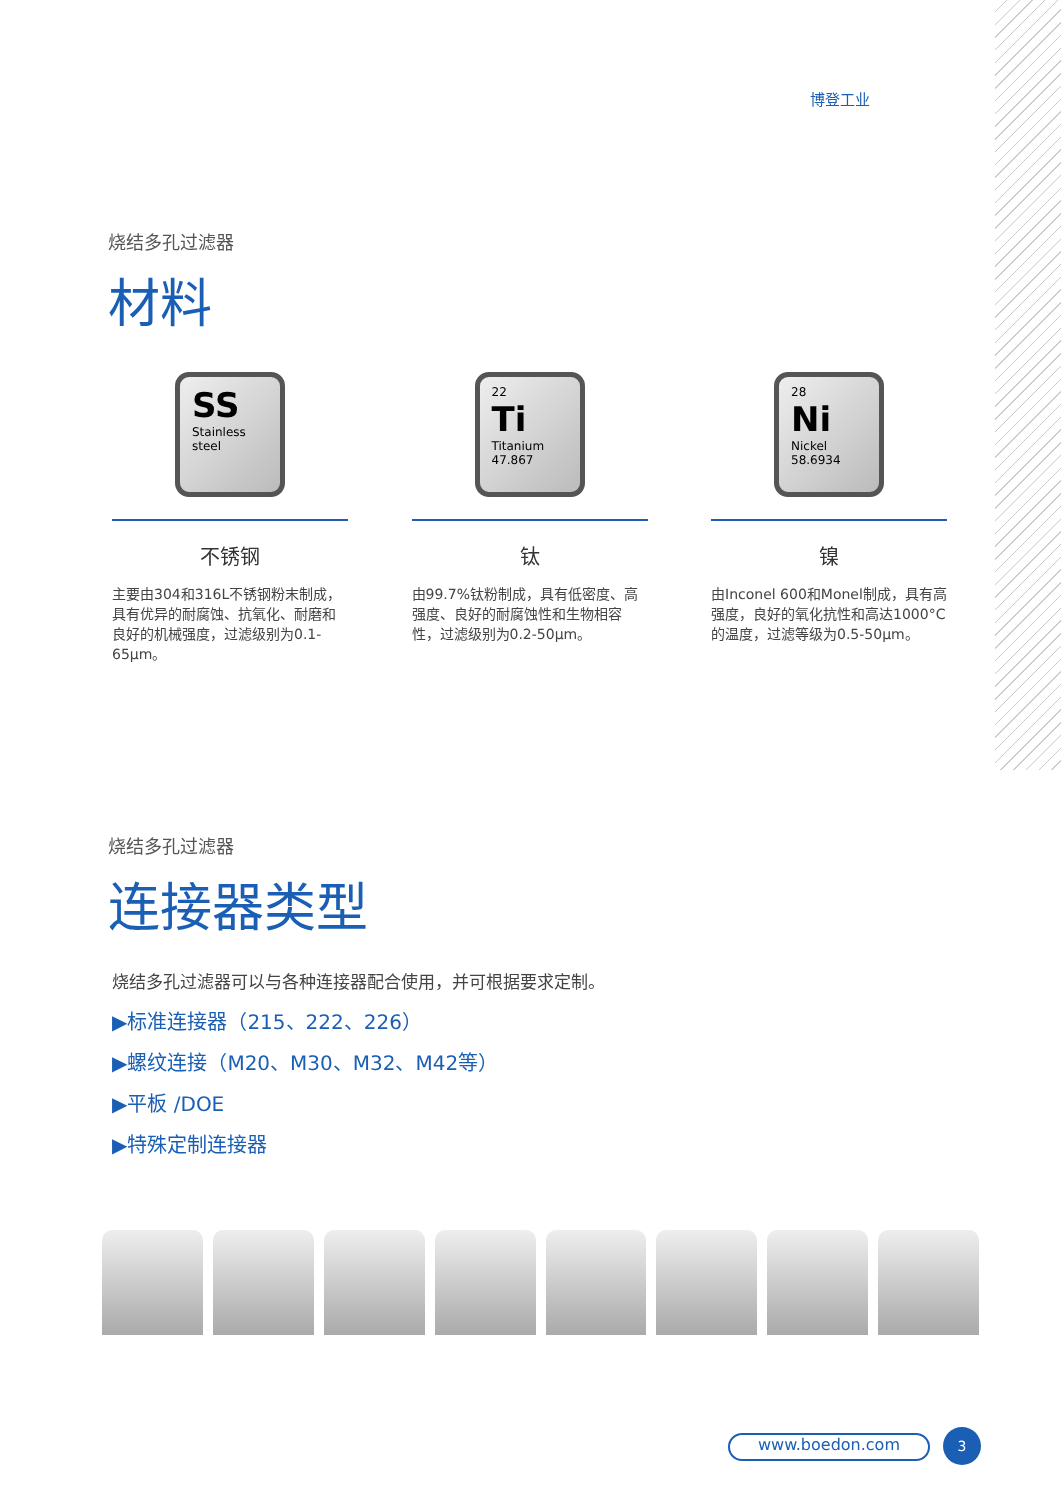博登工业
烧结多孔过滤器
材料
SS
Stainless steel
不锈钢
主要由304和316L不锈钢粉末制成，具有优异的耐腐蚀、抗氧化、耐磨和良好的机械强度，过滤级别为0.1-65μm。
22
Ti
Titanium
47.867
钛
由99.7%钛粉制成，具有低密度、高强度、良好的耐腐蚀性和生物相容性，过滤级别为0.2-50μm。
28
Ni
Nickel
58.6934
镍
由Inconel 600和Monel制成，具有高强度，良好的氧化抗性和高达1000°C的温度，过滤等级为0.5-50μm。
烧结多孔过滤器
连接器类型
烧结多孔过滤器可以与各种连接器配合使用，并可根据要求定制。
▶标准连接器（215、222、226）
▶螺纹连接（M20、M30、M32、M42等）
▶平板 /DOE
▶特殊定制连接器
www.boedon.com 3